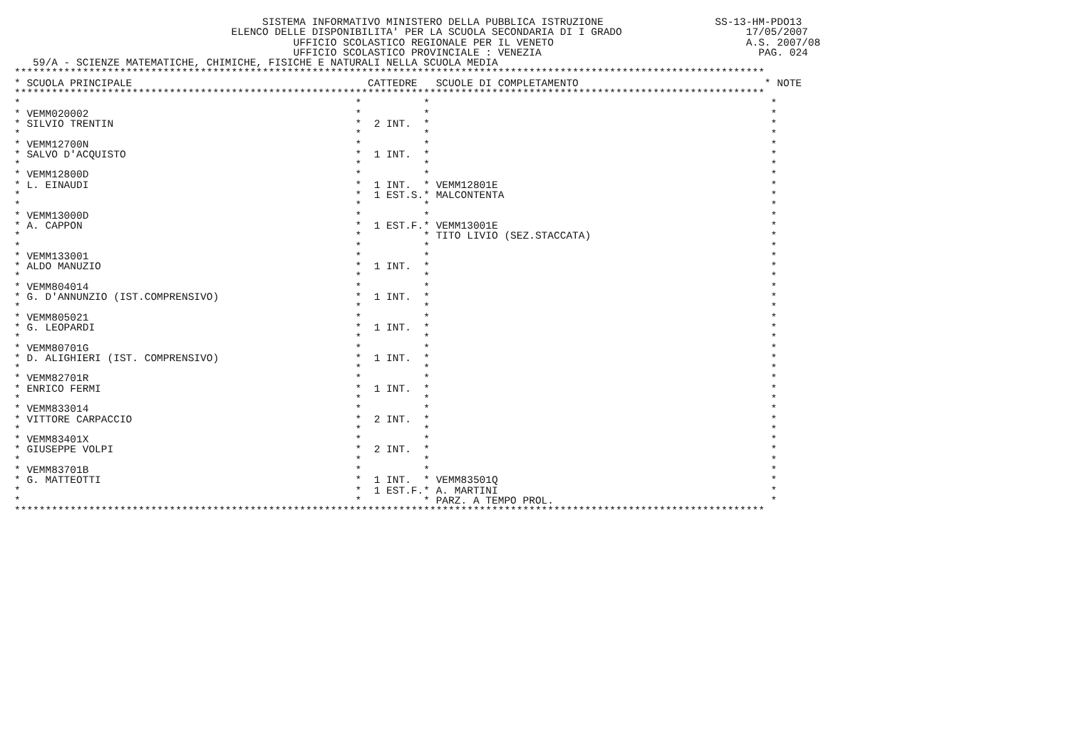SISTEMA INFORMATIVO MINISTERO DELLA PUBBLICA ISTRUZIONE                  SS-13-HM-PDO13
                                   ELENCO DELLE DISPONIBILITA' PER LA SCUOLA SECONDARIA DI I GRADO                    17/05/2007
                                             UFFICIO SCOLASTICO REGIONALE PER IL VENETO                               A.S. 2007/08
                                             UFFICIO SCOLASTICO PROVINCIALE : VENEZIA                                   PAG. 024
   59/A - SCIENZE MATEMATICHE, CHIMICHE, FISICHE E NATURALI NELLA SCUOLA MEDIA
*************************************************************************************************************************
| * | SCUOLA PRINCIPALE | | CATTEDRE | | SCUOLE DI COMPLETAMENTO | * NOTE |
| --- | --- | --- | --- | --- | --- | --- |
*************************************************************************************************************************
| * | | * | | * | | * |
| * | VEMM020002 | * | | * | | * |
| * | SILVIO TRENTIN | * | 2 INT. | * | | * |
| * | | * | | * | | * |
| * | VEMM12700N | * | | * | | * |
| * | SALVO D'ACQUISTO | * | 1 INT. | * | | * |
| * | | * | | * | | * |
| * | VEMM12800D | * | | * | | * |
| * | L. EINAUDI | * | 1 INT. | * | VEMM12801E | * |
| * | | * | 1 EST.S. | * | MALCONTENTA | * |
| * | | * | | * | | * |
| * | VEMM13000D | * | | * | | * |
| * | A. CAPPON | * | 1 EST.F. | * | VEMM13001E | * |
| * | | * | | * | TITO LIVIO (SEZ.STACCATA) | * |
| * | | * | | * | | * |
| * | VEMM133001 | * | | * | | * |
| * | ALDO MANUZIO | * | 1 INT. | * | | * |
| * | | * | | * | | * |
| * | VEMM804014 | * | | * | | * |
| * | G. D'ANNUNZIO (IST.COMPRENSIVO) | * | 1 INT. | * | | * |
| * | | * | | * | | * |
| * | VEMM805021 | * | | * | | * |
| * | G. LEOPARDI | * | 1 INT. | * | | * |
| * | | * | | * | | * |
| * | VEMM80701G | * | | * | | * |
| * | D. ALIGHIERI (IST. COMPRENSIVO) | * | 1 INT. | * | | * |
| * | | * | | * | | * |
| * | VEMM82701R | * | | * | | * |
| * | ENRICO FERMI | * | 1 INT. | * | | * |
| * | | * | | * | | * |
| * | VEMM833014 | * | | * | | * |
| * | VITTORE CARPACCIO | * | 2 INT. | * | | * |
| * | | * | | * | | * |
| * | VEMM83401X | * | | * | | * |
| * | GIUSEPPE VOLPI | * | 2 INT. | * | | * |
| * | | * | | * | | * |
| * | VEMM83701B | * | | * | | * |
| * | G. MATTEOTTI | * | 1 INT. | * | VEMM83501Q | * |
| * | | * | 1 EST.F. | * | A. MARTINI | * |
| * | | * | | * | PARZ. A TEMPO PROL. | * |
*************************************************************************************************************************